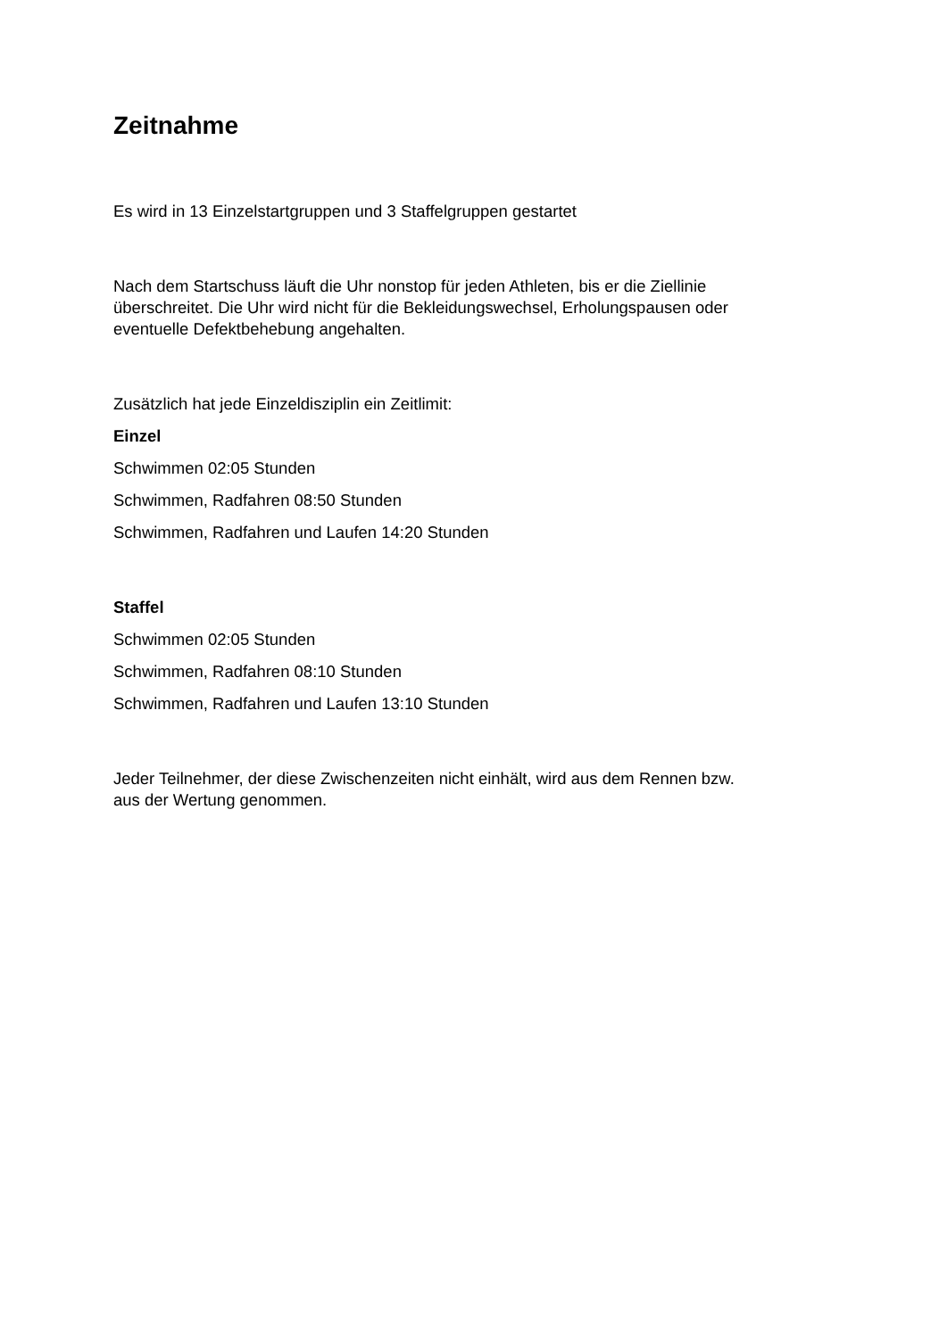Zeitnahme
Es wird in 13 Einzelstartgruppen und 3 Staffelgruppen gestartet
Nach dem Startschuss läuft die Uhr nonstop für jeden Athleten, bis er die Ziellinie überschreitet. Die Uhr wird nicht für die Bekleidungswechsel, Erholungspausen oder eventuelle Defektbehebung angehalten.
Zusätzlich hat jede Einzeldisziplin ein Zeitlimit:
Einzel
Schwimmen 02:05 Stunden
Schwimmen, Radfahren 08:50 Stunden
Schwimmen, Radfahren und Laufen 14:20 Stunden
Staffel
Schwimmen 02:05 Stunden
Schwimmen, Radfahren 08:10 Stunden
Schwimmen, Radfahren und Laufen 13:10 Stunden
Jeder Teilnehmer, der diese Zwischenzeiten nicht einhält, wird aus dem Rennen bzw. aus der Wertung genommen.